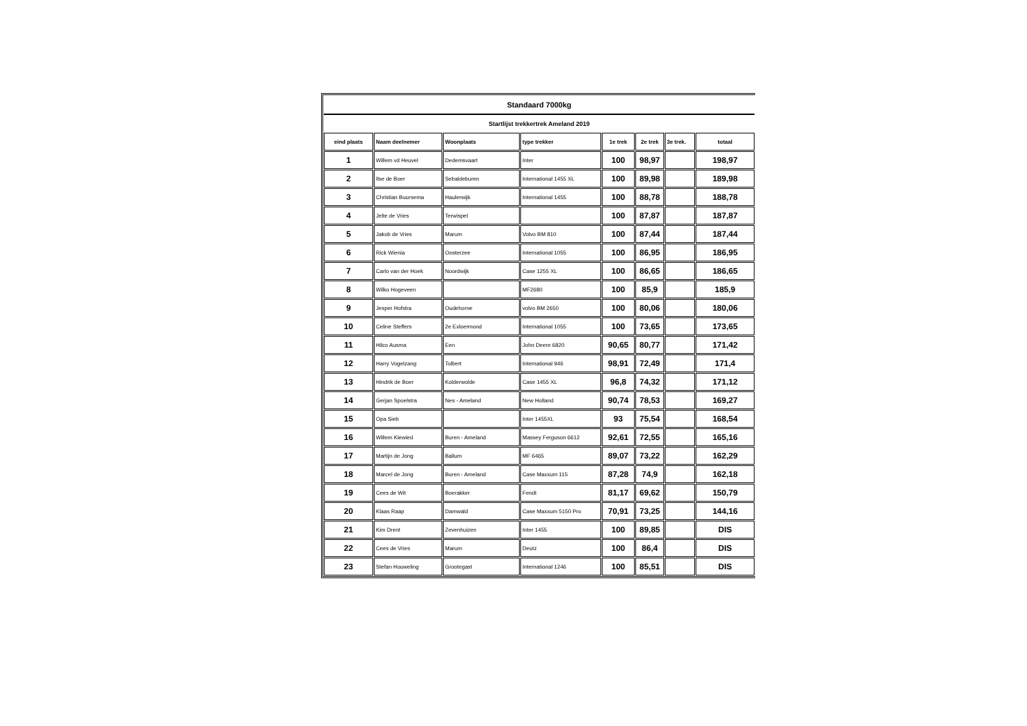| Standaard 7000kg | | | | | | | |
| Startlijst trekkertrek Ameland 2019 | | | | | | | |
| eind plaats | Naam deelnemer | Woonplaats | type trekker | 1e trek | 2e trek | 3e trek. | totaal |
| 1 | Willem vd Heuvel | Dedemsvaart | Inter | 100 | 98,97 | | 198,97 |
| 2 | Ilse de Boer | Sebaldeburen | International 1455 XL | 100 | 89,98 | | 189,98 |
| 3 | Christian Buursema | Haulerwijk | International 1455 | 100 | 88,78 | | 188,78 |
| 4 | Jelte de Vries | Terwispel | | 100 | 87,87 | | 187,87 |
| 5 | Jakob de Vries | Marum | Volvo BM 810 | 100 | 87,44 | | 187,44 |
| 6 | Rick Wienia | Oosterzee | International 1055 | 100 | 86,95 | | 186,95 |
| 7 | Carlo van der Hoek | Noordwijk | Case 1255 XL | 100 | 86,65 | | 186,65 |
| 8 | Wilko Hogeveen | | MF2680 | 100 | 85,9 | | 185,9 |
| 9 | Jesper Hofstra | Oudehorne | volvo BM 2650 | 100 | 80,06 | | 180,06 |
| 10 | Celine Steffers | 2e Exloermond | International 1055 | 100 | 73,65 | | 173,65 |
| 11 | Hilco Ausma | Een | John Deere 6820 | 90,65 | 80,77 | | 171,42 |
| 12 | Harry Vogelzang | Tolbert | International 946 | 98,91 | 72,49 | | 171,4 |
| 13 | Hindrik de Boer | Kolderwolde | Case 1455 XL | 96,8 | 74,32 | | 171,12 |
| 14 | Gerjan Spoelstra | Nes - Ameland | New Holland | 90,74 | 78,53 | | 169,27 |
| 15 | Opa Sieb | | Inter 1455XL | 93 | 75,54 | | 168,54 |
| 16 | Willem Kiewied | Buren - Ameland | Massey Ferguson 6612 | 92,61 | 72,55 | | 165,16 |
| 17 | Martijn de Jong | Ballum | MF 6465 | 89,07 | 73,22 | | 162,29 |
| 18 | Marcel de Jong | Buren - Ameland | Case Maxxum 115 | 87,28 | 74,9 | | 162,18 |
| 19 | Cees de Wit | Boerakker | Fendt | 81,17 | 69,62 | | 150,79 |
| 20 | Klaas Raap | Damwald | Case Maxxum 5150 Pro | 70,91 | 73,25 | | 144,16 |
| 21 | Kim Drent | Zevenhuizen | Inter 1455 | 100 | 89,85 | | DIS |
| 22 | Cees de Vries | Marum | Deutz | 100 | 86,4 | | DIS |
| 23 | Stefan Houweling | Grootegast | International 1246 | 100 | 85,51 | | DIS |